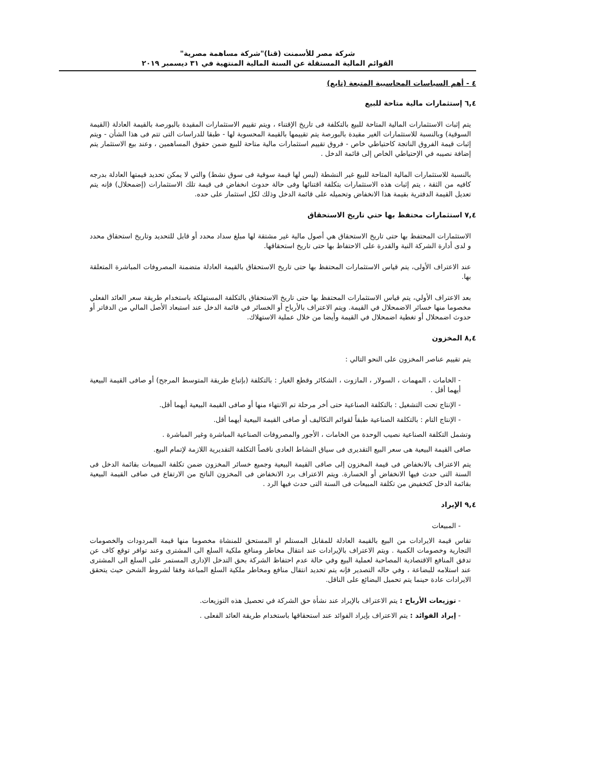شركة مصر للأسمنت (قنا)"شركة مساهمة مصرية"
القوائم المالية المستقلة عن السنة المالية المنتهية في ٣١ ديسمبر ٢٠١٩
٤ - أهم السياسات المحاسبية المتبعة (تابع)
٦,٤ إستثمارات مالية متاحة للبيع
يتم إثبات الاستثمارات المالية المتاحة للبيع بالتكلفة فى تاريخ الإقتناء ، ويتم تقييم الاستثمارات المقيدة بالبورصة بالقيمة العادلة (القيمة السوقية) وبالنسبة للاستثمارات الغير مقيدة بالبورصة يتم تقييمها بالقيمة المحسوبة لها - طبقا للدراسات التى تتم فى هذا الشأن - ويتم إثبات قيمة الفروق الناتجة كاحتياطي خاص - فروق تقييم استثمارات مالية متاحة للبيع ضمن حقوق المساهمين ، وعند بيع الاستثمار يتم إضافة نصيبه في الإحتياطي الخاص إلى قائمة الدخل .
بالنسبة للاستثمارات المالية المتاحة للبيع غير النشطة (ليس لها قيمة سوقية فى سوق نشط) والتي لا يمكن تحديد قيمتها العادلة بدرجه كافيه من الثقة ، يتم إثبات هذه الاستثمارات بتكلفة اقتنائها وفى حالة حدوث انخفاض فى قيمة تلك الاستثمارات (إضمحلال) فإنه يتم تعديل القيمة الدفترية بقيمة هذا الانخفاض وتحميله على قائمة الدخل وذلك لكل استثمار على حده.
٧,٤ استثمارات محتفظ بها حتي تاريخ الاستحقاق
الاستثمارات المحتفظ بها حتى تاريخ الاستحقاق هي أصول مالية غير مشتقة لها مبلغ سداد محدد أو قابل للتحديد وتاريخ استحقاق محدد و لدى أدارة الشركة النية والقدرة على الاحتفاظ بها حتى تاريخ استحقاقها.
عند الاعتراف الأولى، يتم قياس الاستثمارات المحتفظ بها حتى تاريخ الاستحقاق بالقيمة العادلة متضمنة المصروفات المباشرة المتعلقة بها.
بعد الاعتراف الأولي، يتم قياس الاستثمارات المحتفظ بها حتى تاريخ الاستحقاق بالتكلفة المستهلكة باستخدام طريقة سعر العائد الفعلي مخصوما منها خسائر الاضمحلال في القيمة. ويتم الاعتراف بالأرباح أو الخسائر في قائمة الدخل عند استبعاد الأصل المالي من الدفاتر أو حدوث اضمحلال أو تغطية اضمحلال في القيمة وأيضا من خلال عملية الاستهلاك.
٨,٤ المخزون
يتم تقييم عناصر المخزون على النحو التالي :
- الخامات ، المهمات ، السولار ، المازوت ، الشكائر وقطع الغيار : بالتكلفة (بإتباع طريقة المتوسط المرجح) أو صافى القيمة البيعية أيهما أقل .
- الإنتاج تحت التشغيل : بالتكلفة الصناعية حتى أخر مرحلة تم الانتهاء منها أو صافى القيمة البيعية أيهما أقل.
- الإنتاج التام : بالتكلفة الصناعية طبقاً لقوائم التكاليف أو صافى القيمة البيعية أيهما أقل.
وتشمل التكلفة الصناعية نصيب الوحدة من الخامات ، الأجور والمصروفات الصناعية المباشرة وغير المباشرة .
صافى القيمة البيعية هى سعر البيع التقديرى فى سياق النشاط العادى ناقصاً التكلفة التقديرية اللازمة لإتمام البيع.
يتم الاعتراف بالانخفاض فى قيمة المخزون إلى صافى القيمة البيعية وجميع خسائر المخزون ضمن تكلفة المبيعات بقائمة الدخل فى السنة التى حدث فيها الانخفاض أو الخسارة. ويتم الاعتراف برد الانخفاض فى المخزون الناتج من الارتفاع فى صافى القيمة البيعية بقائمة الدخل كتخفيض من تكلفة المبيعات فى السنة التى حدث فيها الرد .
٩,٤ الإيراد
- المبيعات
تقاس قيمة الايرادات من البيع بالقيمة العادلة للمقابل المستلم او المستحق للمنشاة مخصوما منها قيمة المردودات والخصومات التجارية وخصومات الكمية . ويتم الاعتراف بالإيرادات عند انتقال مخاطر ومنافع ملكية السلع الى المشترى وعند توافر توقع كاف عن تدفق المنافع الاقتصادية المصاحبة لعملية البيع وفي حالة عدم احتفاظ الشركة بحق التدخل الإدارى المستمر على السلع الى المشترى عند استلامه للبضاعة ، وفي حاله التصدير فإنه يتم تحديد انتقال منافع ومخاطر ملكية السلع المباعة وفقا لشروط الشحن حيث يتحقق الايرادات عادة حينما يتم تحميل البضائع على الناقل.
- توزيعات الأرباح : يتم الاعتراف بالإيراد عند نشأة حق الشركة في تحصيل هذه التوزيعات.
- إيراد الفوائد : يتم الاعتراف بإيراد الفوائد عند استحقاقها باستخدام طريقة العائد الفعلى .